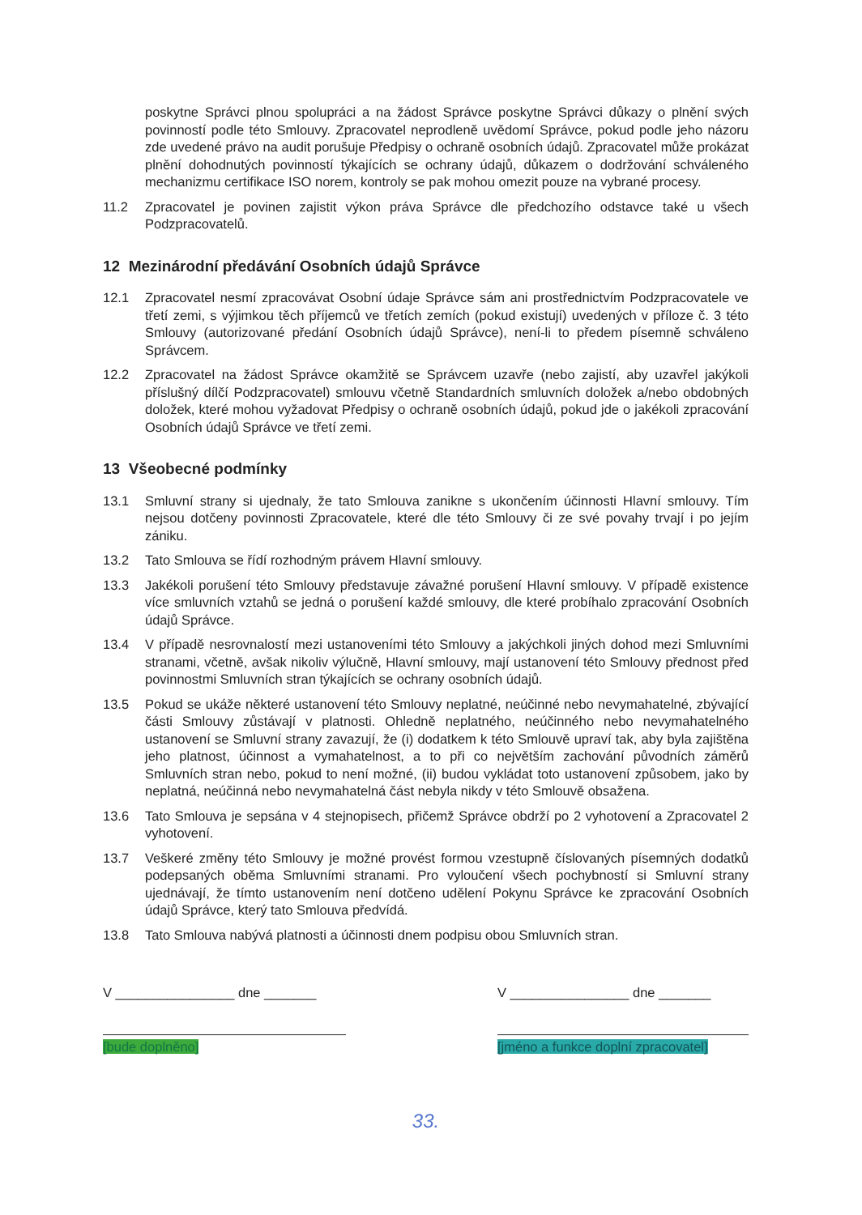poskytne Správci plnou spolupráci a na žádost Správce poskytne Správci důkazy o plnění svých povinností podle této Smlouvy. Zpracovatel neprodleně uvědomí Správce, pokud podle jeho názoru zde uvedené právo na audit porušuje Předpisy o ochraně osobních údajů. Zpracovatel může prokázat plnění dohodnutých povinností týkajících se ochrany údajů, důkazem o dodržování schváleného mechanizmu certifikace ISO norem, kontroly se pak mohou omezit pouze na vybrané procesy.
11.2 Zpracovatel je povinen zajistit výkon práva Správce dle předchozího odstavce také u všech Podzpracovatelů.
12 Mezinárodní předávání Osobních údajů Správce
12.1 Zpracovatel nesmí zpracovávat Osobní údaje Správce sám ani prostřednictvím Podzpracovatele ve třetí zemi, s výjimkou těch příjemců ve třetích zemích (pokud existují) uvedených v příloze č. 3 této Smlouvy (autorizované předání Osobních údajů Správce), není-li to předem písemně schváleno Správcem.
12.2 Zpracovatel na žádost Správce okamžitě se Správcem uzavře (nebo zajistí, aby uzavřel jakýkoli příslušný dílčí Podzpracovatel) smlouvu včetně Standardních smluvních doložek a/nebo obdobných doložek, které mohou vyžadovat Předpisy o ochraně osobních údajů, pokud jde o jakékoli zpracování Osobních údajů Správce ve třetí zemi.
13 Všeobecné podmínky
13.1 Smluvní strany si ujednaly, že tato Smlouva zanikne s ukončením účinnosti Hlavní smlouvy. Tím nejsou dotčeny povinnosti Zpracovatele, které dle této Smlouvy či ze své povahy trvají i po jejím zániku.
13.2 Tato Smlouva se řídí rozhodným právem Hlavní smlouvy.
13.3 Jakékoli porušení této Smlouvy představuje závažné porušení Hlavní smlouvy. V případě existence více smluvních vztahů se jedná o porušení každé smlouvy, dle které probíhalo zpracování Osobních údajů Správce.
13.4 V případě nesrovnalostí mezi ustanoveními této Smlouvy a jakýchkoli jiných dohod mezi Smluvními stranami, včetně, avšak nikoliv výlučně, Hlavní smlouvy, mají ustanovení této Smlouvy přednost před povinnostmi Smluvních stran týkajících se ochrany osobních údajů.
13.5 Pokud se ukáže některé ustanovení této Smlouvy neplatné, neúčinné nebo nevymahatelné, zbývající části Smlouvy zůstávají v platnosti. Ohledně neplatného, neúčinného nebo nevymahatelného ustanovení se Smluvní strany zavazují, že (i) dodatkem k této Smlouvě upraví tak, aby byla zajištěna jeho platnost, účinnost a vymahatelnost, a to při co největším zachování původních záměrů Smluvních stran nebo, pokud to není možné, (ii) budou vykládat toto ustanovení způsobem, jako by neplatná, neúčinná nebo nevymahatelná část nebyla nikdy v této Smlouvě obsažena.
13.6 Tato Smlouva je sepsána v 4 stejnopisech, přičemž Správce obdrží po 2 vyhotovení a Zpracovatel 2 vyhotovení.
13.7 Veškeré změny této Smlouvy je možné provést formou vzestupně číslovaných písemných dodatků podepsaných oběma Smluvními stranami. Pro vyloučení všech pochybností si Smluvní strany ujednávají, že tímto ustanovením není dotčeno udělení Pokynu Správce ke zpracování Osobních údajů Správce, který tato Smlouva předvídá.
13.8 Tato Smlouva nabývá platnosti a účinnosti dnem podpisu obou Smluvních stran.
V ________________ dne _______
[bude doplněno]
V ________________ dne _______
[jméno a funkce doplní zpracovatel]
33.